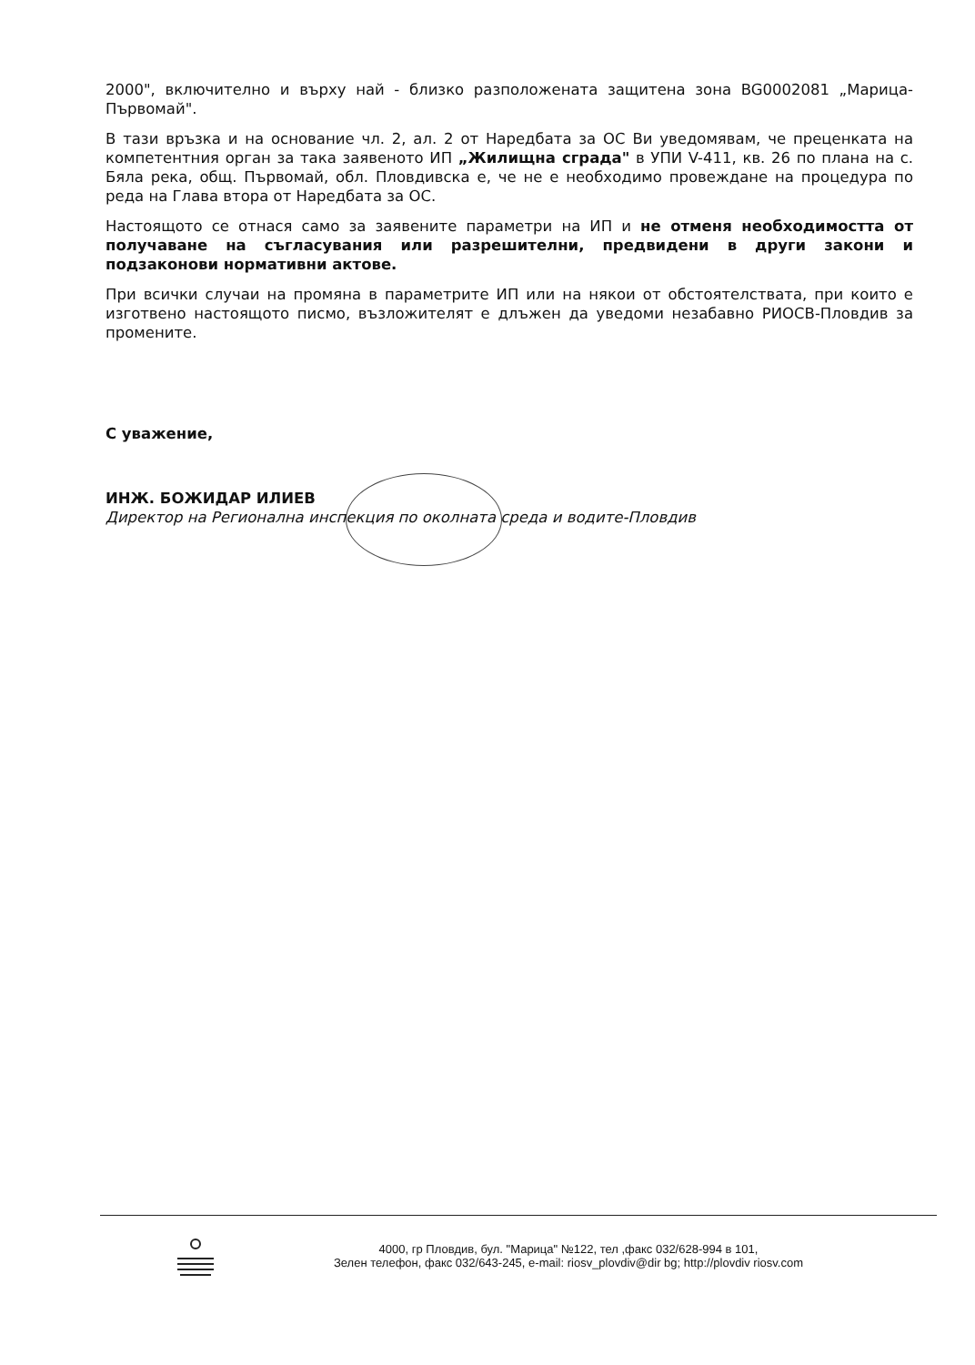2000", включително и върху най - близко разположената защитена зона BG0002081 „Марица-Първомай".
В тази връзка и на основание чл. 2, ал. 2 от Наредбата за ОС Ви уведомявам, че преценката на компетентния орган за така заявеното ИП „Жилищна сграда" в УПИ V-411, кв. 26 по плана на с. Бяла река, общ. Първомай, обл. Пловдивска е, че не е необходимо провеждане на процедура по реда на Глава втора от Наредбата за ОС.
Настоящото се отнася само за заявените параметри на ИП и не отменя необходимостта от получаване на съгласувания или разрешителни, предвидени в други закони и подзаконови нормативни актове.
При всички случаи на промяна в параметрите ИП или на някои от обстоятелствата, при които е изготвено настоящото писмо, възложителят е длъжен да уведоми незабавно РИОСВ-Пловдив за промените.
С уважение,
ИНЖ. БОЖИДАР ИЛИЕВ
Директор на Регионална инспекция по околната среда и водите-Пловдив
4000, гр Пловдив, бул. "Марица" №122, тел ,факс 032/628-994 в 101,
Зелен телефон, факс 032/643-245, e-mail: riosv_plovdiv@dir bg; http://plovdiv riosv.com